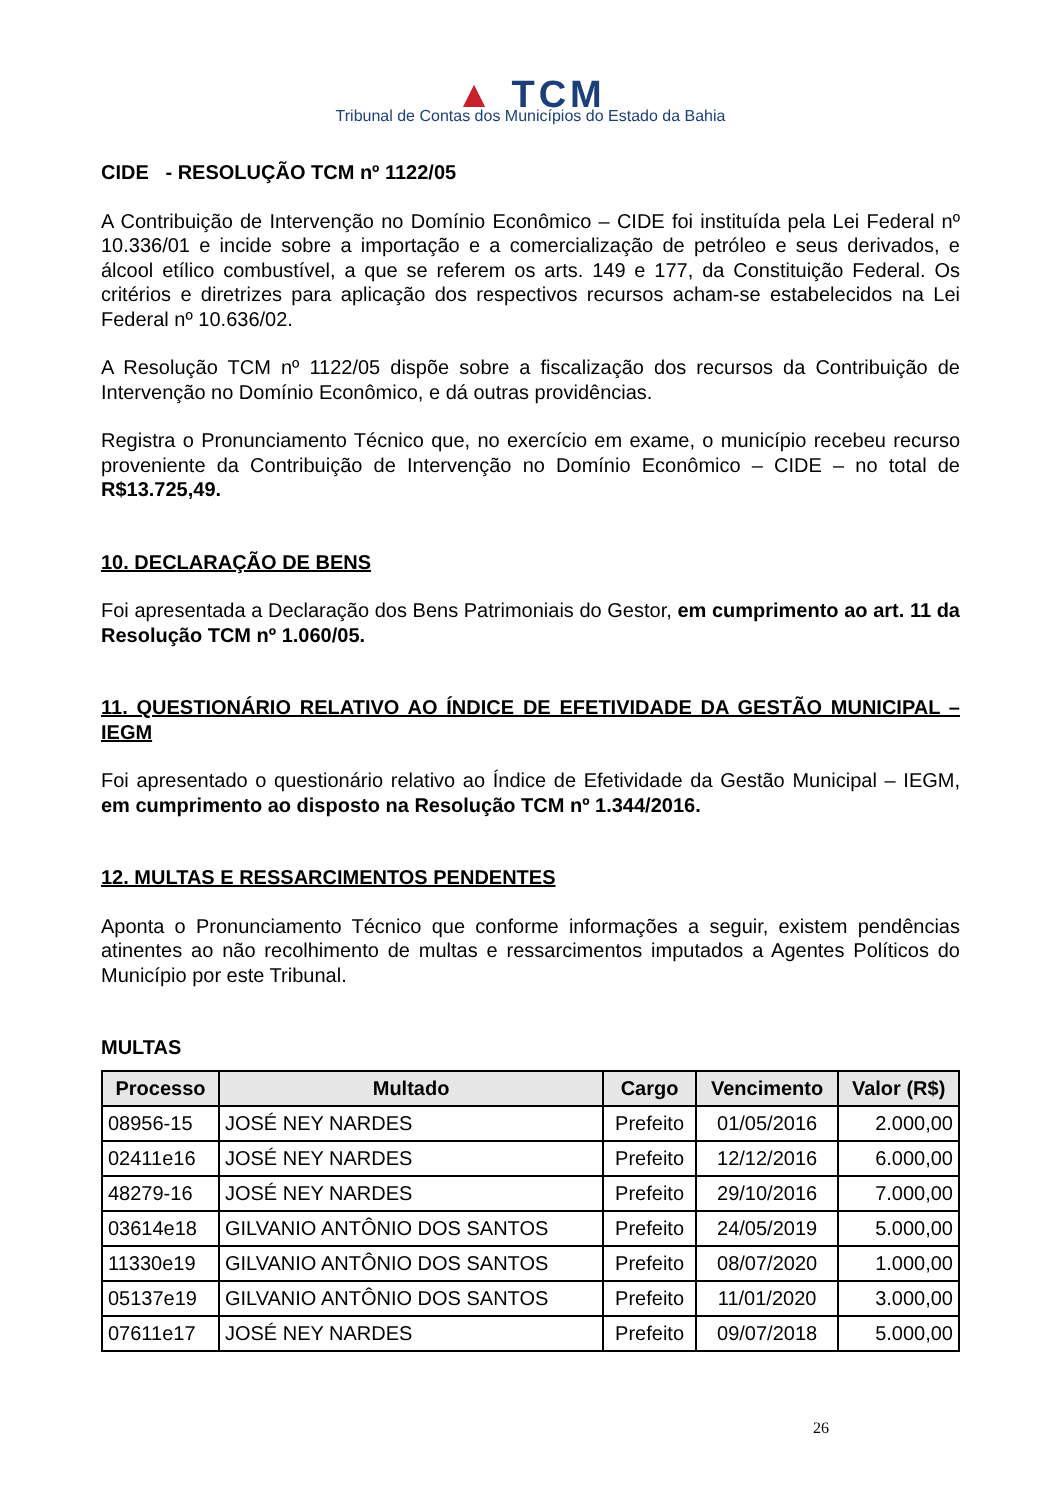▲ TCM
Tribunal de Contas dos Municípios do Estado da Bahia
CIDE - RESOLUÇÃO TCM nº 1122/05
A Contribuição de Intervenção no Domínio Econômico – CIDE foi instituída pela Lei Federal nº 10.336/01 e incide sobre a importação e a comercialização de petróleo e seus derivados, e álcool etílico combustível, a que se referem os arts. 149 e 177, da Constituição Federal. Os critérios e diretrizes para aplicação dos respectivos recursos acham-se estabelecidos na Lei Federal nº 10.636/02.
A Resolução TCM nº 1122/05 dispõe sobre a fiscalização dos recursos da Contribuição de Intervenção no Domínio Econômico, e dá outras providências.
Registra o Pronunciamento Técnico que, no exercício em exame, o município recebeu recurso proveniente da Contribuição de Intervenção no Domínio Econômico – CIDE – no total de R$13.725,49.
10. DECLARAÇÃO DE BENS
Foi apresentada a Declaração dos Bens Patrimoniais do Gestor, em cumprimento ao art. 11 da Resolução TCM nº 1.060/05.
11. QUESTIONÁRIO RELATIVO AO ÍNDICE DE EFETIVIDADE DA GESTÃO MUNICIPAL – IEGM
Foi apresentado o questionário relativo ao Índice de Efetividade da Gestão Municipal – IEGM, em cumprimento ao disposto na Resolução TCM nº 1.344/2016.
12. MULTAS E RESSARCIMENTOS PENDENTES
Aponta o Pronunciamento Técnico que conforme informações a seguir, existem pendências atinentes ao não recolhimento de multas e ressarcimentos imputados a Agentes Políticos do Município por este Tribunal.
MULTAS
| Processo | Multado | Cargo | Vencimento | Valor (R$) |
| --- | --- | --- | --- | --- |
| 08956-15 | JOSÉ NEY NARDES | Prefeito | 01/05/2016 | 2.000,00 |
| 02411e16 | JOSÉ NEY NARDES | Prefeito | 12/12/2016 | 6.000,00 |
| 48279-16 | JOSÉ NEY NARDES | Prefeito | 29/10/2016 | 7.000,00 |
| 03614e18 | GILVANIO ANTÔNIO DOS SANTOS | Prefeito | 24/05/2019 | 5.000,00 |
| 11330e19 | GILVANIO ANTÔNIO DOS SANTOS | Prefeito | 08/07/2020 | 1.000,00 |
| 05137e19 | GILVANIO ANTÔNIO DOS SANTOS | Prefeito | 11/01/2020 | 3.000,00 |
| 07611e17 | JOSÉ NEY NARDES | Prefeito | 09/07/2018 | 5.000,00 |
26